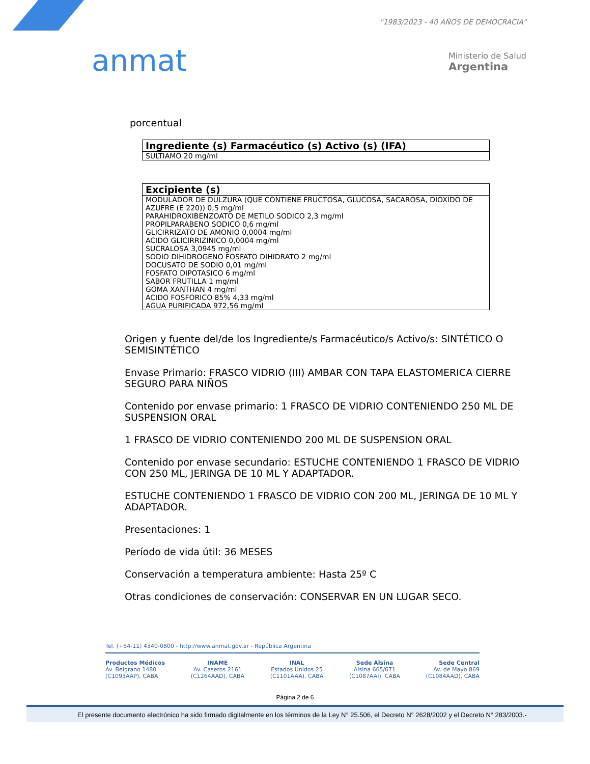anmat
"1983/2023 - 40 AÑOS DE DEMOCRACIA"
Ministerio de Salud
Argentina
porcentual
| Ingrediente (s) Farmacéutico (s) Activo (s) (IFA) |
| --- |
| SULTIAMO 20 mg/ml |
| Excipiente (s) |
| --- |
| MODULADOR DE DULZURA (QUE CONTIENE FRUCTOSA, GLUCOSA, SACAROSA, DIOXIDO DE AZUFRE (E 220)) 0,5 mg/ml PARAHIDROXIBENZOATO DE METILO SODICO 2,3 mg/ml PROPILPARABENO SODICO 0,6 mg/ml GLICIRRIZATO DE AMONIO 0,0004 mg/ml ACIDO GLICIRRIZINICO 0,0004 mg/ml SUCRALOSA 3,0945 mg/ml SODIO DIHIDROGENO FOSFATO DIHIDRATO 2 mg/ml DOCUSATO DE SODIO 0,01 mg/ml FOSFATO DIPOTASICO 6 mg/ml SABOR FRUTILLA 1 mg/ml GOMA XANTHAN 4 mg/ml ACIDO FOSFORICO 85% 4,33 mg/ml AGUA PURIFICADA 972,56 mg/ml |
Origen y fuente del/de los Ingrediente/s Farmacéutico/s Activo/s: SINTÉTICO O SEMISINTÉTICO
Envase Primario: FRASCO VIDRIO (III) AMBAR CON TAPA ELASTOMERICA CIERRE SEGURO PARA NIÑOS
Contenido por envase primario: 1 FRASCO DE VIDRIO CONTENIENDO 250 ML DE SUSPENSION ORAL
1 FRASCO DE VIDRIO CONTENIENDO 200 ML DE SUSPENSION ORAL
Contenido por envase secundario: ESTUCHE CONTENIENDO 1 FRASCO DE VIDRIO CON 250 ML, JERINGA DE 10 ML Y ADAPTADOR.
ESTUCHE CONTENIENDO 1 FRASCO DE VIDRIO CON 200 ML, JERINGA DE 10 ML Y ADAPTADOR.
Presentaciones: 1
Período de vida útil: 36 MESES
Conservación a temperatura ambiente: Hasta 25º C
Otras condiciones de conservación: CONSERVAR EN UN LUGAR SECO.
Tel. (+54-11) 4340-0800 - http://www.anmat.gov.ar - República Argentina
Productos Médicos
Av. Belgrano 1480
(C1093AAP), CABA
INAME
Av. Caseros 2161
(C1264AAD), CABA
INAL
Estados Unidos 25
(C1101AAA), CABA
Sede Alsina
Alsina 665/671
(C1087AAI), CABA
Sede Central
Av. de Mayo 869
(C1084AAD), CABA
Página 2 de 6
El presente documento electrónico ha sido firmado digitalmente en los términos de la Ley N° 25.506, el Decreto N° 2628/2002 y el Decreto N° 283/2003.-